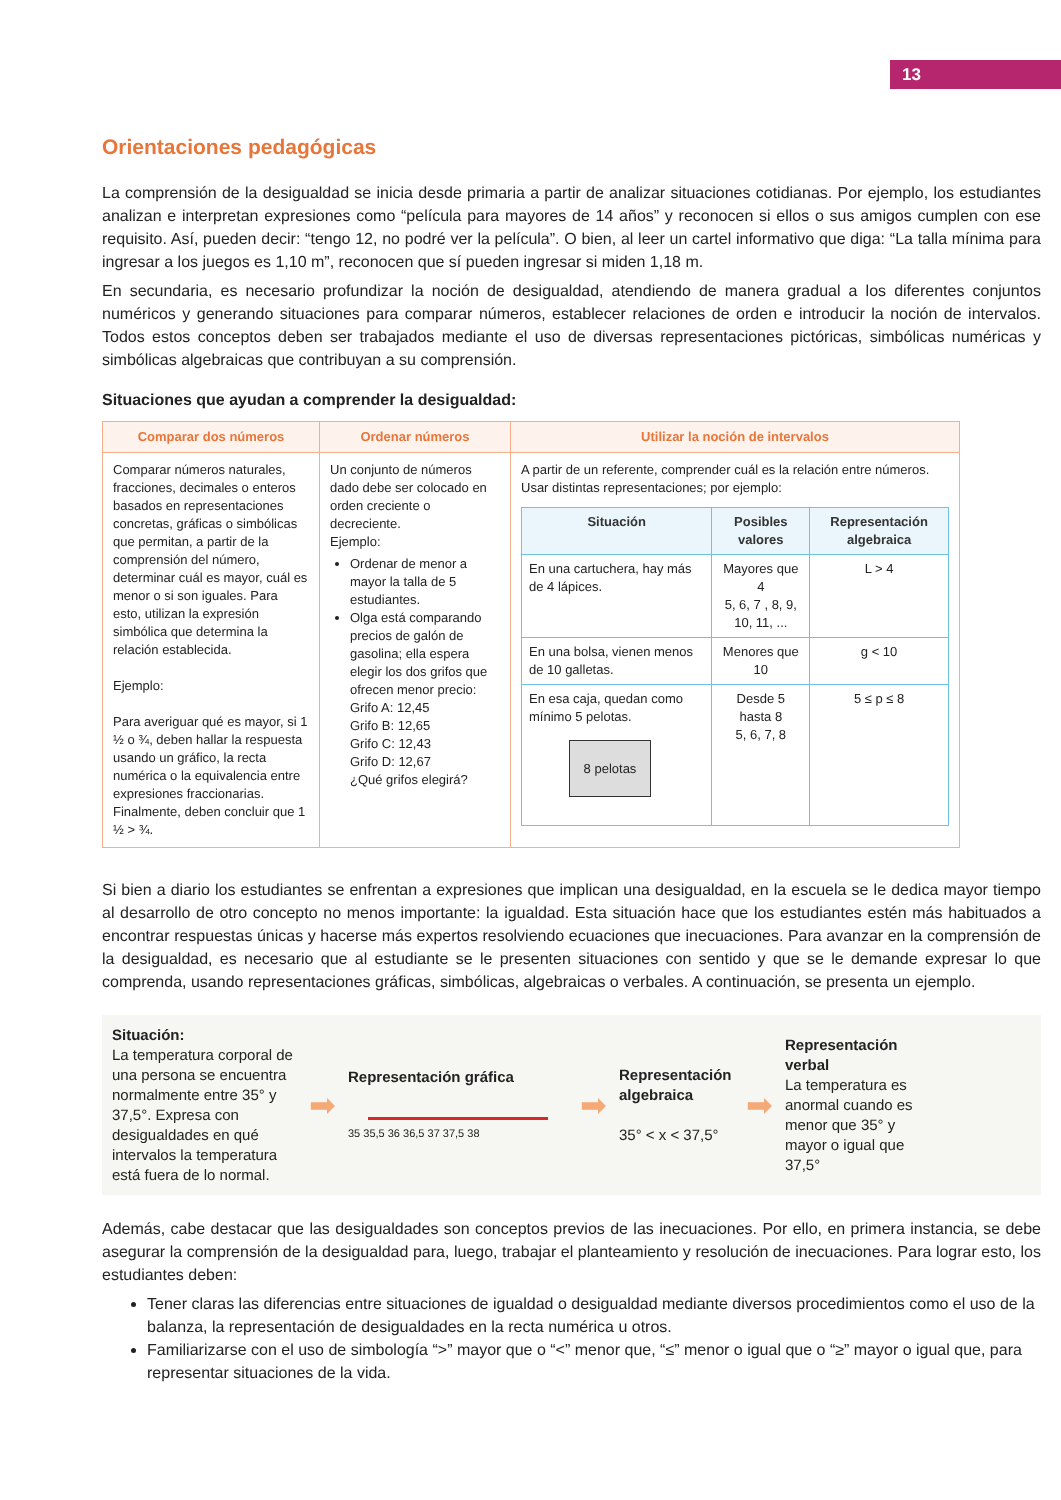13
Orientaciones pedagógicas
La comprensión de la desigualdad se inicia desde primaria a partir de analizar situaciones cotidianas. Por ejemplo, los estudiantes analizan e interpretan expresiones como “película para mayores de 14 años” y reconocen si ellos o sus amigos cumplen con ese requisito. Así, pueden decir: “tengo 12, no podré ver la película”. O bien, al leer un cartel informativo que diga: “La talla mínima para ingresar a los juegos es 1,10 m”, reconocen que sí pueden ingresar si miden 1,18 m.
En secundaria, es necesario profundizar la noción de desigualdad, atendiendo de manera gradual a los diferentes conjuntos numéricos y generando situaciones para comparar números, establecer relaciones de orden e introducir la noción de intervalos. Todos estos conceptos deben ser trabajados mediante el uso de diversas representaciones pictóricas, simbólicas numéricas y simbólicas algebraicas que contribuyan a su comprensión.
Situaciones que ayudan a comprender la desigualdad:
| Comparar dos números | Ordenar números | Utilizar la noción de intervalos |
| --- | --- | --- |
| Comparar números naturales, fracciones, decimales o enteros basados en representaciones concretas, gráficas o simbólicas que permitan, a partir de la comprensión del número, determinar cuál es mayor, cuál es menor o si son iguales. Para esto, utilizan la expresión simbólica que determina la relación establecida. Ejemplo: Para averiguar qué es mayor, si 1 ½ o ¾, deben hallar la respuesta usando un gráfico, la recta numérica o la equivalencia entre expresiones fraccionarias. Finalmente, deben concluir que 1 ½ > ¾. | Un conjunto de números dado debe ser colocado en orden creciente o decreciente. Ejemplo: Ordenar de menor a mayor la talla de 5 estudiantes. Olga está comparando precios de galón de gasolina; ella espera elegir los dos grifos que ofrecen menor precio: Grifo A: 12,45 Grifo B: 12,65 Grifo C: 12,43 Grifo D: 12,67 ¿Qué grifos elegirá? | A partir de un referente, comprender cuál es la relación entre números. Usar distintas representaciones; por ejemplo: / Situación / Posibles valores / Representación algebraica / / --- / --- / --- / / En una cartuchera, hay más de 4 lápices. / Mayores que 4 5, 6, 7 , 8, 9, 10, 11, ... / L > 4 / / En una bolsa, vienen menos de 10 galletas. / Menores que 10 / g < 10 / / En esa caja, quedan como mínimo 5 pelotas. 8 pelotas / Desde 5 hasta 8 5, 6, 7, 8 / 5 ≤ p ≤ 8 / |
Si bien a diario los estudiantes se enfrentan a expresiones que implican una desigualdad, en la escuela se le dedica mayor tiempo al desarrollo de otro concepto no menos importante: la igualdad. Esta situación hace que los estudiantes estén más habituados a encontrar respuestas únicas y hacerse más expertos resolviendo ecuaciones que inecuaciones. Para avanzar en la comprensión de la desigualdad, es necesario que al estudiante se le presenten situaciones con sentido y que se le demande expresar lo que comprenda, usando representaciones gráficas, simbólicas, algebraicas o verbales. A continuación, se presenta un ejemplo.
Situación:
La temperatura corporal de una persona se encuentra normalmente entre 35° y 37,5°. Expresa con desigualdades en qué intervalos la temperatura está fuera de lo normal.
➡
Representación gráfica
35 35,5 36 36,5 37 37,5 38
➡
Representación algebraica
35° < x < 37,5°
➡
Representación verbal
La temperatura es anormal cuando es menor que 35° y mayor o igual que 37,5°
Además, cabe destacar que las desigualdades son conceptos previos de las inecuaciones. Por ello, en primera instancia, se debe asegurar la comprensión de la desigualdad para, luego, trabajar el planteamiento y resolución de inecuaciones. Para lograr esto, los estudiantes deben:
Tener claras las diferencias entre situaciones de igualdad o desigualdad mediante diversos procedimientos como el uso de la balanza, la representación de desigualdades en la recta numérica u otros.
Familiarizarse con el uso de simbología “>” mayor que o “<” menor que, “≤” menor o igual que o “≥” mayor o igual que, para representar situaciones de la vida.